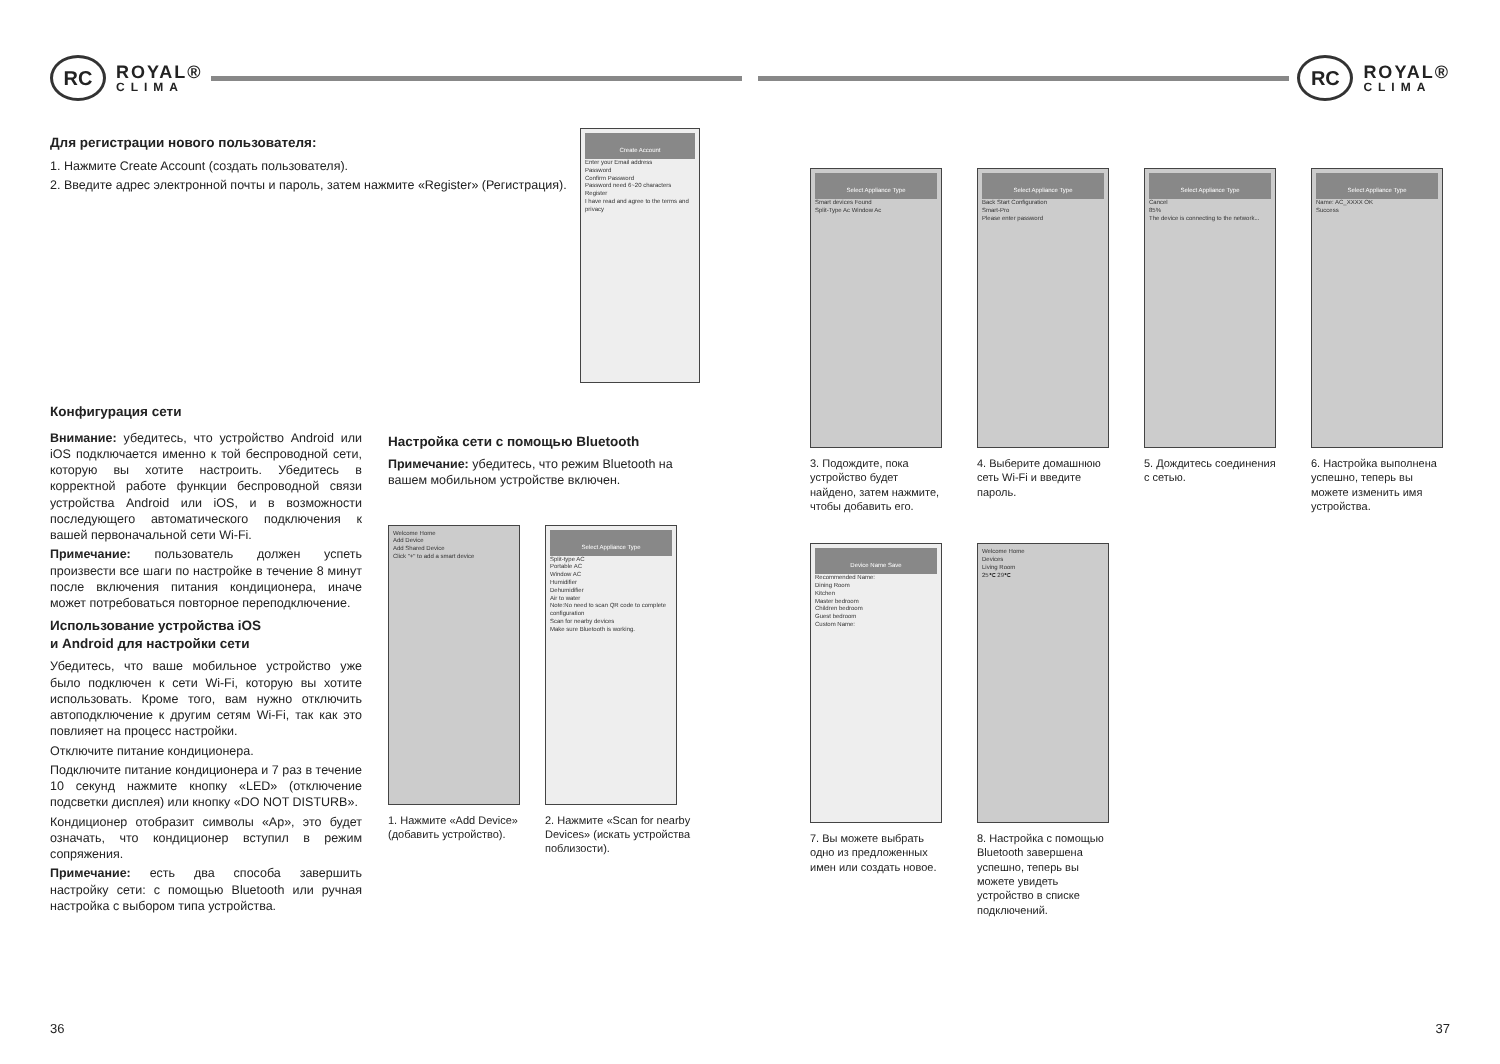RC
ROYAL®
CLIMA
Для регистрации нового пользователя:
1. Нажмите Create Account (создать пользователя).
2. Введите адрес электронной почты и пароль, затем нажмите «Register» (Регистрация).
Create Account
Enter your Email address
Password
Confirm Password
Password need 6~20 characters
Register
I have read and agree to the terms and privacy
Конфигурация сети
Внимание: убедитесь, что устройство Android или iOS подключается именно к той беспроводной сети, которую вы хотите настроить. Убедитесь в корректной работе функции беспроводной связи устройства Android или iOS, и в возможности последующего автоматического подключения к вашей первоначальной сети Wi-Fi.
Примечание: пользователь должен успеть произвести все шаги по настройке в течение 8 минут после включения питания кондиционера, иначе может потребоваться повторное переподключение.
Использование устройства iOS
и Android для настройки сети
Убедитесь, что ваше мобильное устройство уже было подключен к сети Wi-Fi, которую вы хотите использовать. Кроме того, вам нужно отключить автоподключение к другим сетям Wi-Fi, так как это повлияет на процесс настройки.
Отключите питание кондиционера.
Подключите питание кондиционера и 7 раз в течение 10 секунд нажмите кнопку «LED» (отключение подсветки дисплея) или кнопку «DO NOT DISTURB».
Кондиционер отобразит символы «Ap», это будет означать, что кондиционер вступил в режим сопряжения.
Примечание: есть два способа завершить настройку сети: с помощью Bluetooth или ручная настройка с выбором типа устройства.
Настройка сети с помощью Bluetooth
Примечание: убедитесь, что режим Bluetooth на вашем мобильном устройстве включен.
Welcome Home
Add Device
Add Shared Device
Click "+" to add a smart device
1. Нажмите «Add Device» (добавить устройство).
Select Appliance Type
Split-type AC
Portable AC
Window AC
Humidifier
Dehumidifier
Air to water
Note:No need to scan QR code to complete configuration
Scan for nearby devices
Make sure Bluetooth is working.
2. Нажмите «Scan for nearby Devices» (искать устройства поблизости).
36
RC
ROYAL®
CLIMA
Select Appliance Type
Smart devices Found
Split-Type Ac Window Ac
3. Подождите, пока устройство будет найдено, затем нажмите, чтобы добавить его.
Select Appliance Type
Back Start Configuration
Smart-Pro
Please enter password
4. Выберите домашнюю сеть Wi-Fi и введите пароль.
Select Appliance Type
Cancel
85%
The device is connecting to the network...
5. Дождитесь соединения с сетью.
Select Appliance Type
Name: AC_XXXX OK
Success
6. Настройка выполнена успешно, теперь вы можете изменить имя устройства.
Device Name Save
Recommended Name:
Dining Room
Kitchen
Master bedroom
Children bedroom
Guest bedroom
Custom Name:
7. Вы можете выбрать одно из предложенных имен или создать новое.
Welcome Home
Devices
Living Room
25℃ 29℃
8. Настройка с помощью Bluetooth завершена успешно, теперь вы можете увидеть устройство в списке подключений.
37